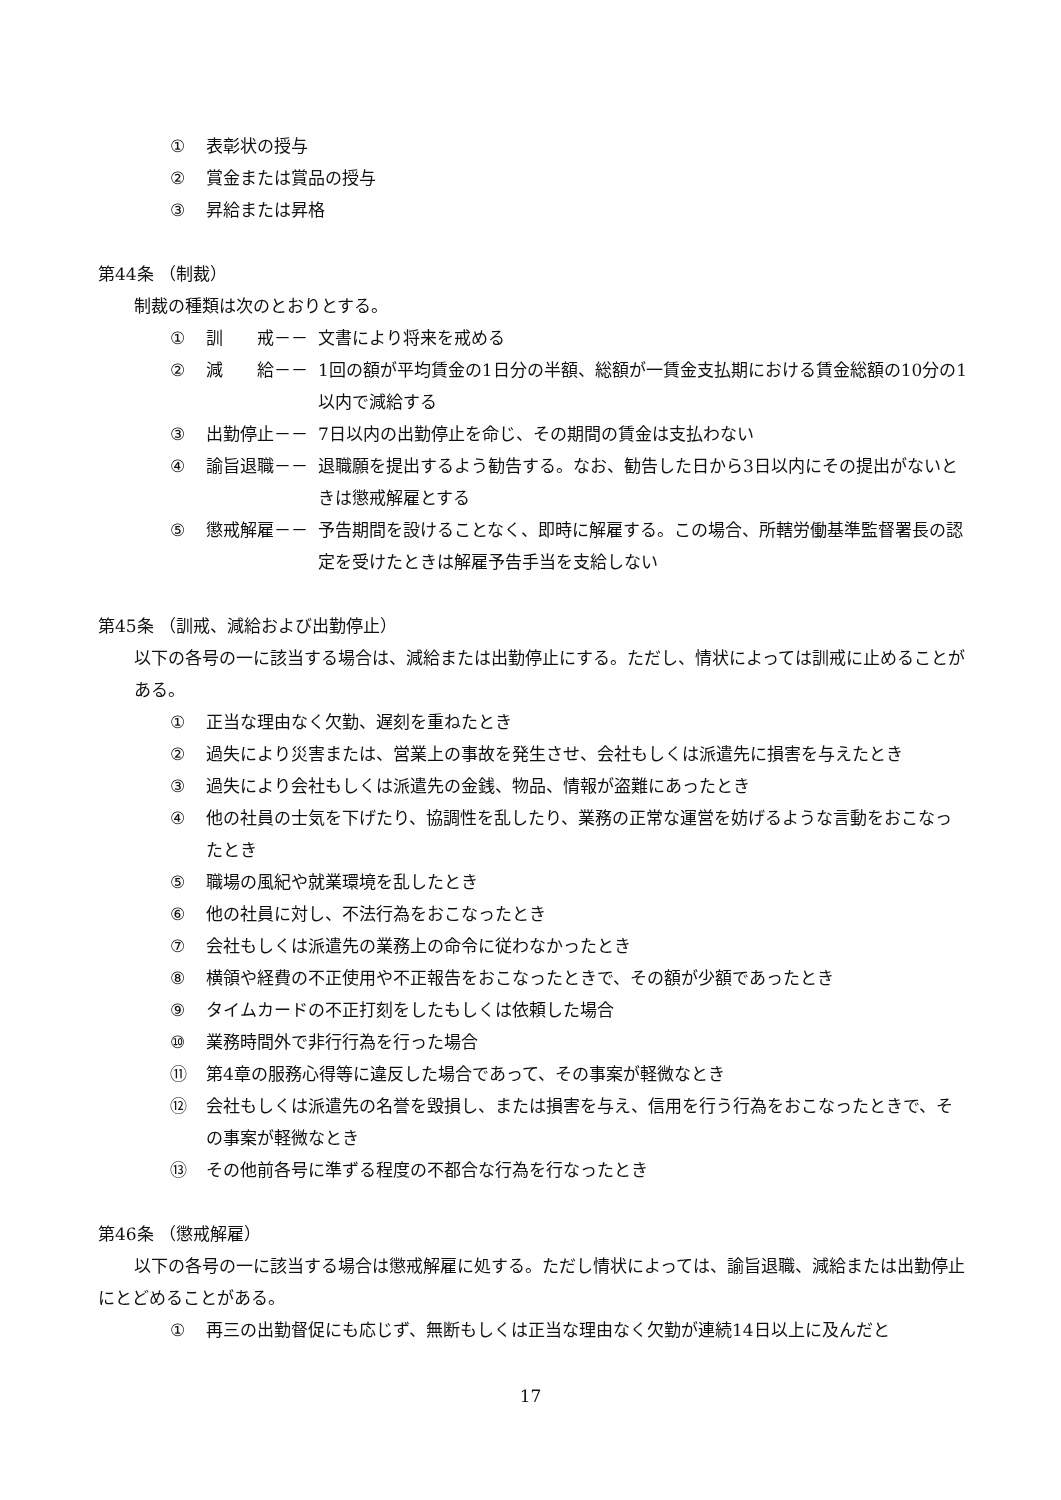① 表彰状の授与
② 賞金または賞品の授与
③ 昇給または昇格
第44条 （制裁）
制裁の種類は次のとおりとする。
① 訓　　戒－－ 文書により将来を戒める
② 減　　給－－ 1回の額が平均賃金の1日分の半額、総額が一賃金支払期における賃金総額の10分の1以内で減給する
③ 出勤停止－－ 7日以内の出勤停止を命じ、その期間の賃金は支払わない
④ 諭旨退職－－ 退職願を提出するよう勧告する。なお、勧告した日から3日以内にその提出がないときは懲戒解雇とする
⑤ 懲戒解雇－－ 予告期間を設けることなく、即時に解雇する。この場合、所轄労働基準監督署長の認定を受けたときは解雇予告手当を支給しない
第45条 （訓戒、減給および出勤停止）
以下の各号の一に該当する場合は、減給または出勤停止にする。ただし、情状によっては訓戒に止めることがある。
① 正当な理由なく欠勤、遅刻を重ねたとき
② 過失により災害または、営業上の事故を発生させ、会社もしくは派遣先に損害を与えたとき
③ 過失により会社もしくは派遣先の金銭、物品、情報が盗難にあったとき
④ 他の社員の士気を下げたり、協調性を乱したり、業務の正常な運営を妨げるような言動をおこなったとき
⑤ 職場の風紀や就業環境を乱したとき
⑥ 他の社員に対し、不法行為をおこなったとき
⑦ 会社もしくは派遣先の業務上の命令に従わなかったとき
⑧ 横領や経費の不正使用や不正報告をおこなったときで、その額が少額であったとき
⑨ タイムカードの不正打刻をしたもしくは依頼した場合
⑩ 業務時間外で非行行為を行った場合
⑪ 第4章の服務心得等に違反した場合であって、その事案が軽微なとき
⑫ 会社もしくは派遣先の名誉を毀損し、または損害を与え、信用を行う行為をおこなったときで、その事案が軽微なとき
⑬ その他前各号に準ずる程度の不都合な行為を行なったとき
第46条 （懲戒解雇）
以下の各号の一に該当する場合は懲戒解雇に処する。ただし情状によっては、諭旨退職、減給または出勤停止にとどめることがある。
① 再三の出勤督促にも応じず、無断もしくは正当な理由なく欠勤が連続14日以上に及んだと
17